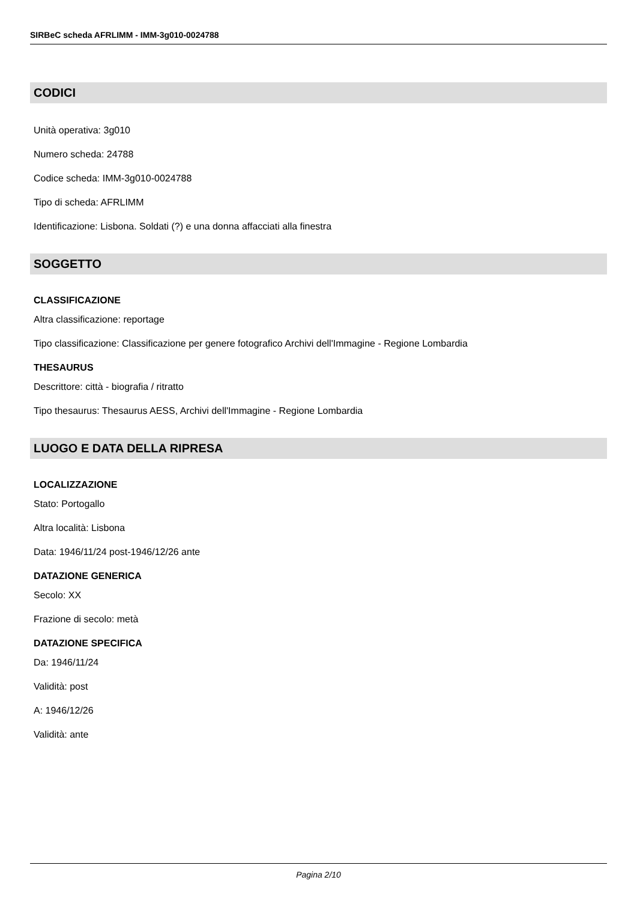SIRBeC scheda AFRLIMM - IMM-3g010-0024788
CODICI
Unità operativa: 3g010
Numero scheda: 24788
Codice scheda: IMM-3g010-0024788
Tipo di scheda: AFRLIMM
Identificazione: Lisbona. Soldati (?) e una donna affacciati alla finestra
SOGGETTO
CLASSIFICAZIONE
Altra classificazione: reportage
Tipo classificazione: Classificazione per genere fotografico Archivi dell'Immagine - Regione Lombardia
THESAURUS
Descrittore: città - biografia / ritratto
Tipo thesaurus: Thesaurus AESS, Archivi dell'Immagine - Regione Lombardia
LUOGO E DATA DELLA RIPRESA
LOCALIZZAZIONE
Stato: Portogallo
Altra località: Lisbona
Data: 1946/11/24 post-1946/12/26 ante
DATAZIONE GENERICA
Secolo: XX
Frazione di secolo: metà
DATAZIONE SPECIFICA
Da: 1946/11/24
Validità: post
A: 1946/12/26
Validità: ante
Pagina 2/10